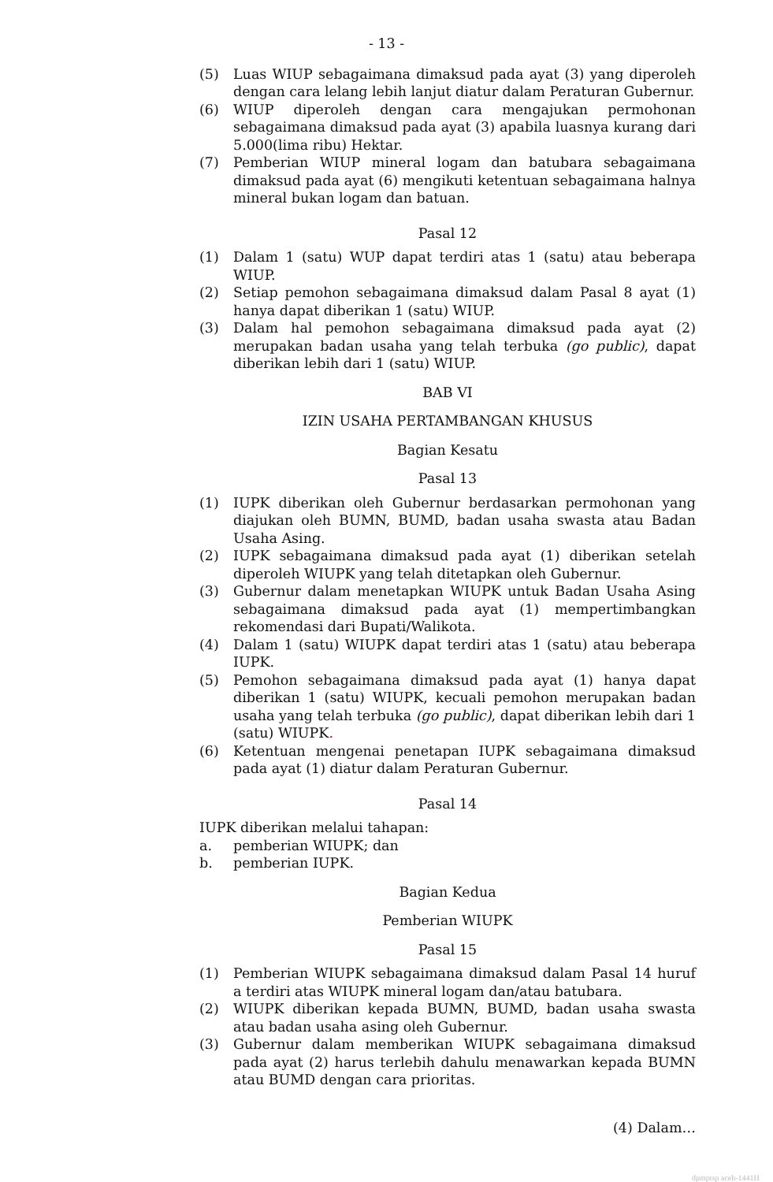- 13 -
(5) Luas WIUP sebagaimana dimaksud pada ayat (3) yang diperoleh dengan cara lelang lebih lanjut diatur dalam Peraturan Gubernur.
(6) WIUP diperoleh dengan cara mengajukan permohonan sebagaimana dimaksud pada ayat (3) apabila luasnya kurang dari 5.000(lima ribu) Hektar.
(7) Pemberian WIUP mineral logam dan batubara sebagaimana dimaksud pada ayat (6) mengikuti ketentuan sebagaimana halnya mineral bukan logam dan batuan.
Pasal 12
(1) Dalam 1 (satu) WUP dapat terdiri atas 1 (satu) atau beberapa WIUP.
(2) Setiap pemohon sebagaimana dimaksud dalam Pasal 8 ayat (1) hanya dapat diberikan 1 (satu) WIUP.
(3) Dalam hal pemohon sebagaimana dimaksud pada ayat (2) merupakan badan usaha yang telah terbuka (go public), dapat diberikan lebih dari 1 (satu) WIUP.
BAB VI
IZIN USAHA PERTAMBANGAN KHUSUS
Bagian Kesatu
Pasal 13
(1) IUPK diberikan oleh Gubernur berdasarkan permohonan yang diajukan oleh BUMN, BUMD, badan usaha swasta atau Badan Usaha Asing.
(2) IUPK sebagaimana dimaksud pada ayat (1) diberikan setelah diperoleh WIUPK yang telah ditetapkan oleh Gubernur.
(3) Gubernur dalam menetapkan WIUPK untuk Badan Usaha Asing sebagaimana dimaksud pada ayat (1) mempertimbangkan rekomendasi dari Bupati/Walikota.
(4) Dalam 1 (satu) WIUPK dapat terdiri atas 1 (satu) atau beberapa IUPK.
(5) Pemohon sebagaimana dimaksud pada ayat (1) hanya dapat diberikan 1 (satu) WIUPK, kecuali pemohon merupakan badan usaha yang telah terbuka (go public), dapat diberikan lebih dari 1 (satu) WIUPK.
(6) Ketentuan mengenai penetapan IUPK sebagaimana dimaksud pada ayat (1) diatur dalam Peraturan Gubernur.
Pasal 14
IUPK diberikan melalui tahapan:
a. pemberian WIUPK; dan
b. pemberian IUPK.
Bagian Kedua
Pemberian WIUPK
Pasal 15
(1) Pemberian WIUPK sebagaimana dimaksud dalam Pasal 14 huruf a terdiri atas WIUPK mineral logam dan/atau batubara.
(2) WIUPK diberikan kepada BUMN, BUMD, badan usaha swasta atau badan usaha asing oleh Gubernur.
(3) Gubernur dalam memberikan WIUPK sebagaimana dimaksud pada ayat (2) harus terlebih dahulu menawarkan kepada BUMN atau BUMD dengan cara prioritas.
(4) Dalam…
dpmptsp aceh-1441H